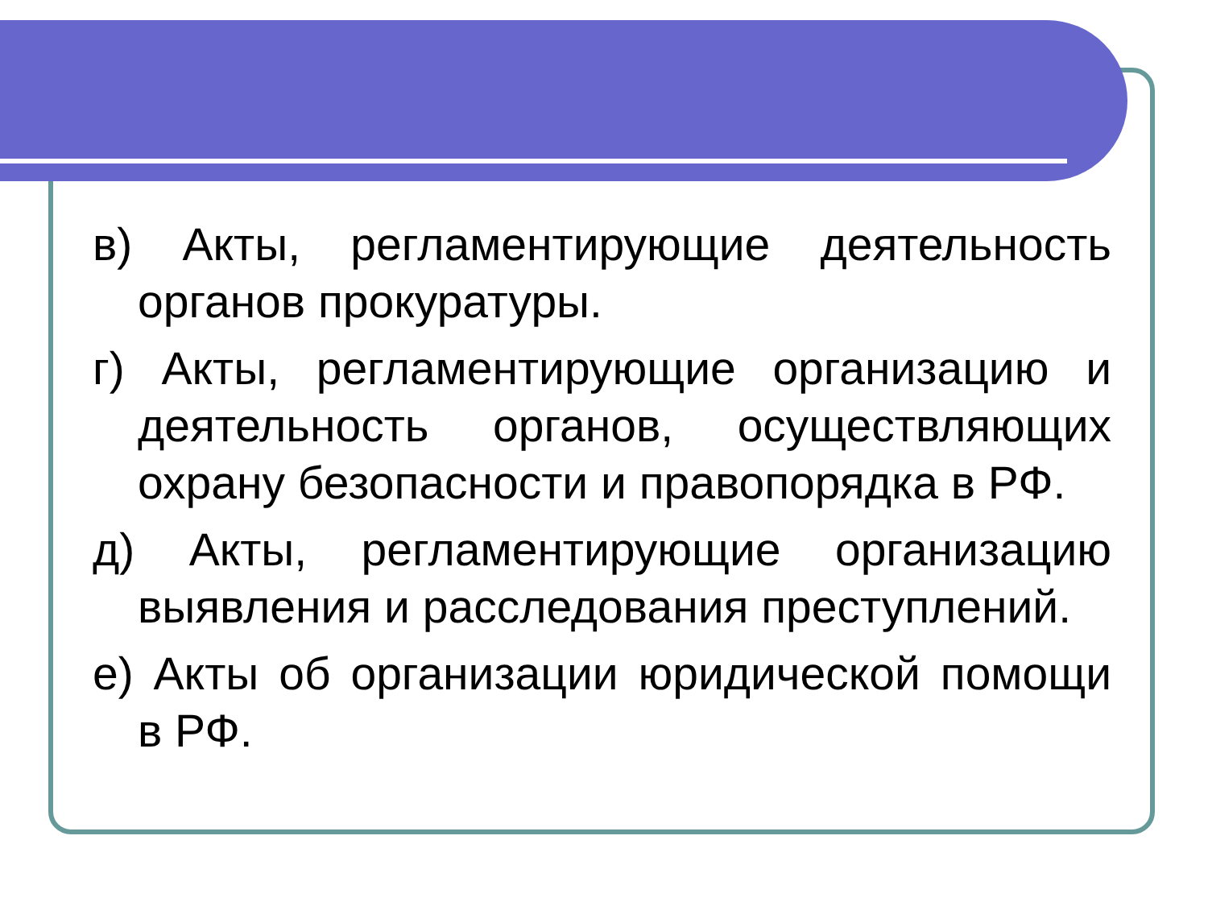в) Акты, регламентирующие деятельность органов прокуратуры.
г) Акты, регламентирующие организацию и деятельность органов, осуществляющих охрану безопасности и правопорядка в РФ.
д) Акты, регламентирующие организацию выявления и расследования преступлений.
е) Акты об организации юридической помощи в РФ.